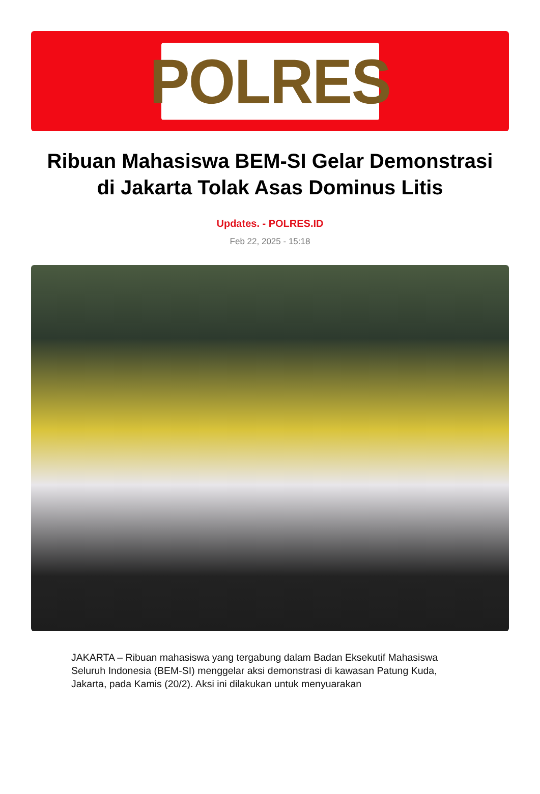POLRES
Ribuan Mahasiswa BEM-SI Gelar Demonstrasi di Jakarta Tolak Asas Dominus Litis
Updates. - POLRES.ID
Feb 22, 2025 - 15:18
JAKARTA – Ribuan mahasiswa yang tergabung dalam Badan Eksekutif Mahasiswa Seluruh Indonesia (BEM-SI) menggelar aksi demonstrasi di kawasan Patung Kuda, Jakarta, pada Kamis (20/2). Aksi ini dilakukan untuk menyuarakan